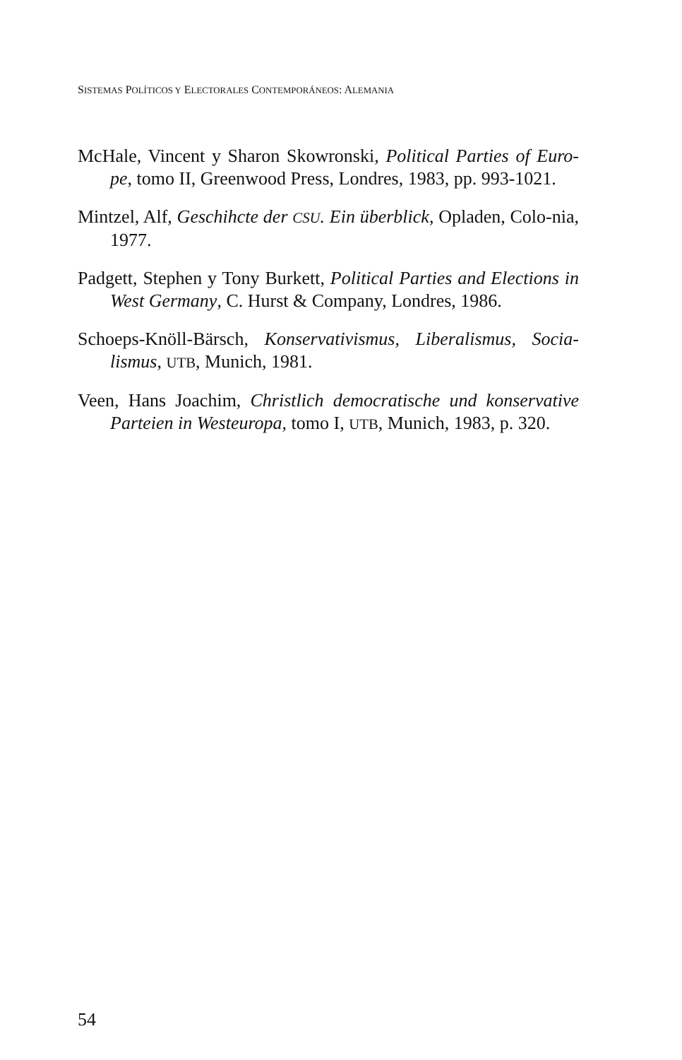SISTEMAS POLÍTICOS Y ELECTORALES CONTEMPORÁNEOS: ALEMANIA
McHale, Vincent y Sharon Skowronski, Political Parties of Euro-pe, tomo II, Greenwood Press, Londres, 1983, pp. 993-1021.
Mintzel, Alf, Geschihcte der CSU. Ein überblick, Opladen, Colo-nia, 1977.
Padgett, Stephen y Tony Burkett, Political Parties and Elections in West Germany, C. Hurst & Company, Londres, 1986.
Schoeps-Knöll-Bärsch, Konservativismus, Liberalismus, Socia-lismus, UTB, Munich, 1981.
Veen, Hans Joachim, Christlich democratische und konservative Parteien in Westeuropa, tomo I, UTB, Munich, 1983, p. 320.
54